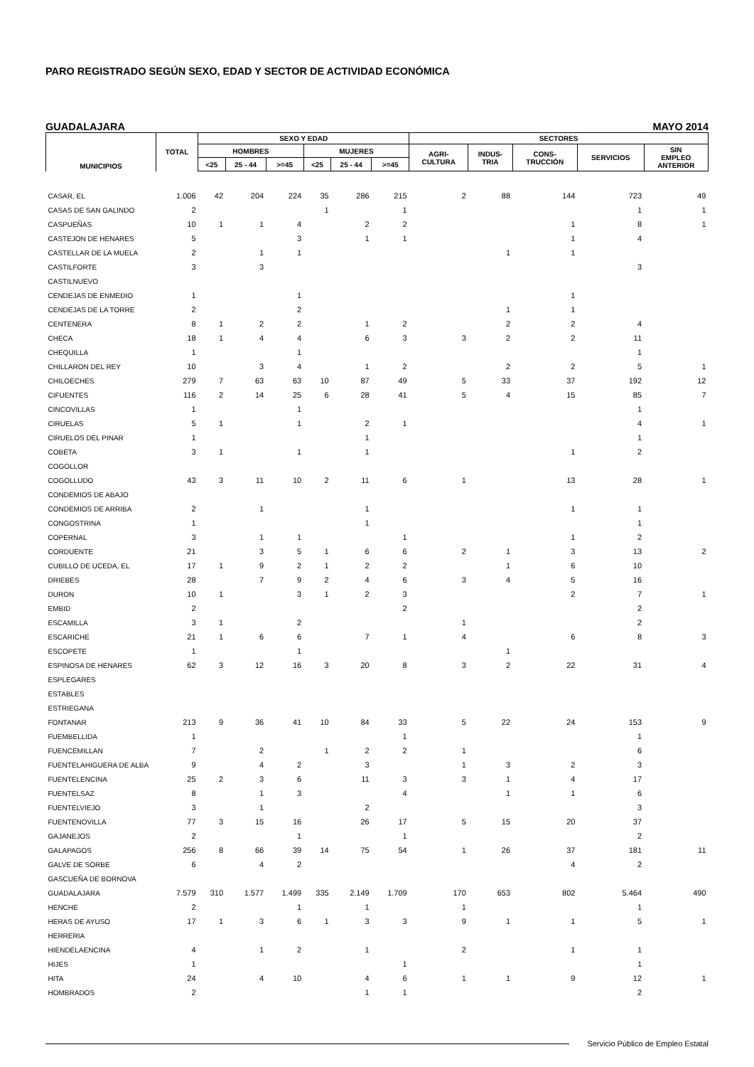PARO REGISTRADO SEGÚN SEXO, EDAD Y SECTOR DE ACTIVIDAD ECONÓMICA
GUADALAJARA MAYO 2014
| MUNICIPIOS | TOTAL | SEXO Y EDAD | | | | | | SECTORES | | | | |
| --- | --- | --- | --- | --- | --- | --- | --- | --- | --- | --- | --- | --- |
| | | HOMBRES | | | MUJERES | | | AGRI- CULTURA | INDUS- TRIA | CONS- TRUCCIÓN | SERVICIOS | SIN EMPLEO ANTERIOR |
| | | <25 | 25 - 44 | >=45 | <25 | 25 - 44 | >=45 | | | | | |
| CASAR, EL | 1.006 | 42 | 204 | 224 | 35 | 286 | 215 | 2 | 88 | 144 | 723 | 49 |
| CASAS DE SAN GALINDO | 2 | | | | 1 | | 1 | | | | 1 | 1 |
| CASPUEÑAS | 10 | 1 | 1 | 4 | | 2 | 2 | | | 1 | 8 | 1 |
| CASTEJON DE HENARES | 5 | | | 3 | | 1 | 1 | | | 1 | 4 | |
| CASTELLAR DE LA MUELA | 2 | | 1 | 1 | | | | | 1 | 1 | | |
| CASTILFORTE | 3 | | 3 | | | | | | | | 3 | |
| CASTILNUEVO | | | | | | | | | | | | |
| CENDEJAS DE ENMEDIO | 1 | | | 1 | | | | | | 1 | | |
| CENDEJAS DE LA TORRE | 2 | | | 2 | | | | | 1 | 1 | | |
| CENTENERA | 8 | 1 | 2 | 2 | | 1 | 2 | | 2 | 2 | 4 | |
| CHECA | 18 | 1 | 4 | 4 | | 6 | 3 | 3 | 2 | 2 | 11 | |
| CHEQUILLA | 1 | | | 1 | | | | | | | 1 | |
| CHILLARON DEL REY | 10 | | 3 | 4 | | 1 | 2 | | 2 | 2 | 5 | 1 |
| CHILOECHES | 279 | 7 | 63 | 63 | 10 | 87 | 49 | 5 | 33 | 37 | 192 | 12 |
| CIFUENTES | 116 | 2 | 14 | 25 | 6 | 28 | 41 | 5 | 4 | 15 | 85 | 7 |
| CINCOVILLAS | 1 | | | 1 | | | | | | | 1 | |
| CIRUELAS | 5 | 1 | | 1 | | 2 | 1 | | | | 4 | 1 |
| CIRUELOS DEL PINAR | 1 | | | | | 1 | | | | | 1 | |
| COBETA | 3 | 1 | | 1 | | 1 | | | | 1 | 2 | |
| COGOLLOR | | | | | | | | | | | | |
| COGOLLUDO | 43 | 3 | 11 | 10 | 2 | 11 | 6 | 1 | | 13 | 28 | 1 |
| CONDEMIOS DE ABAJO | | | | | | | | | | | | |
| CONDEMIOS DE ARRIBA | 2 | | 1 | | | 1 | | | | 1 | 1 | |
| CONGOSTRINA | 1 | | | | | 1 | | | | | 1 | |
| COPERNAL | 3 | | 1 | 1 | | | 1 | | | 1 | 2 | |
| CORDUENTE | 21 | | 3 | 5 | 1 | 6 | 6 | 2 | 1 | 3 | 13 | 2 |
| CUBILLO DE UCEDA, EL | 17 | 1 | 9 | 2 | 1 | 2 | 2 | | 1 | 6 | 10 | |
| DRIEBES | 28 | | 7 | 9 | 2 | 4 | 6 | 3 | 4 | 5 | 16 | |
| DURON | 10 | 1 | | 3 | 1 | 2 | 3 | | | 2 | 7 | 1 |
| EMBID | 2 | | | | | | 2 | | | | 2 | |
| ESCAMILLA | 3 | 1 | | 2 | | | | 1 | | | 2 | |
| ESCARICHE | 21 | 1 | 6 | 6 | | 7 | 1 | 4 | | 6 | 8 | 3 |
| ESCOPETE | 1 | | | 1 | | | | | 1 | | | |
| ESPINOSA DE HENARES | 62 | 3 | 12 | 16 | 3 | 20 | 8 | 3 | 2 | 22 | 31 | 4 |
| ESPLEGARES | | | | | | | | | | | | |
| ESTABLES | | | | | | | | | | | | |
| ESTRIEGANA | | | | | | | | | | | | |
| FONTANAR | 213 | 9 | 36 | 41 | 10 | 84 | 33 | 5 | 22 | 24 | 153 | 9 |
| FUEMBELLIDA | 1 | | | | | | 1 | | | | 1 | |
| FUENCEMILLAN | 7 | | 2 | | 1 | 2 | 2 | 1 | | | 6 | |
| FUENTELAHIGUERA DE ALBA | 9 | | 4 | 2 | | 3 | | 1 | 3 | 2 | 3 | |
| FUENTELENCINA | 25 | 2 | 3 | 6 | | 11 | 3 | 3 | 1 | 4 | 17 | |
| FUENTELSAZ | 8 | | 1 | 3 | | | 4 | | 1 | 1 | 6 | |
| FUENTELVIEJO | 3 | | 1 | | | 2 | | | | | 3 | |
| FUENTENOVILLA | 77 | 3 | 15 | 16 | | 26 | 17 | 5 | 15 | 20 | 37 | |
| GAJANEJOS | 2 | | | 1 | | | 1 | | | | 2 | |
| GALAPAGOS | 256 | 8 | 66 | 39 | 14 | 75 | 54 | 1 | 26 | 37 | 181 | 11 |
| GALVE DE SORBE | 6 | | 4 | 2 | | | | | | 4 | 2 | |
| GASCUEÑA DE BORNOVA | | | | | | | | | | | | |
| GUADALAJARA | 7.579 | 310 | 1.577 | 1.499 | 335 | 2.149 | 1.709 | 170 | 653 | 802 | 5.464 | 490 |
| HENCHE | 2 | | | 1 | | 1 | | 1 | | | 1 | |
| HERAS DE AYUSO | 17 | 1 | 3 | 6 | 1 | 3 | 3 | 9 | 1 | 1 | 5 | 1 |
| HERRERIA | | | | | | | | | | | | |
| HIENDELAENCINA | 4 | | 1 | 2 | | 1 | | 2 | | 1 | 1 | |
| HIJES | 1 | | | | | | 1 | | | | 1 | |
| HITA | 24 | | 4 | 10 | | 4 | 6 | 1 | 1 | 9 | 12 | 1 |
| HOMBRADOS | 2 | | | | | 1 | 1 | | | | 2 | |
Servicio Público de Empleo Estatal